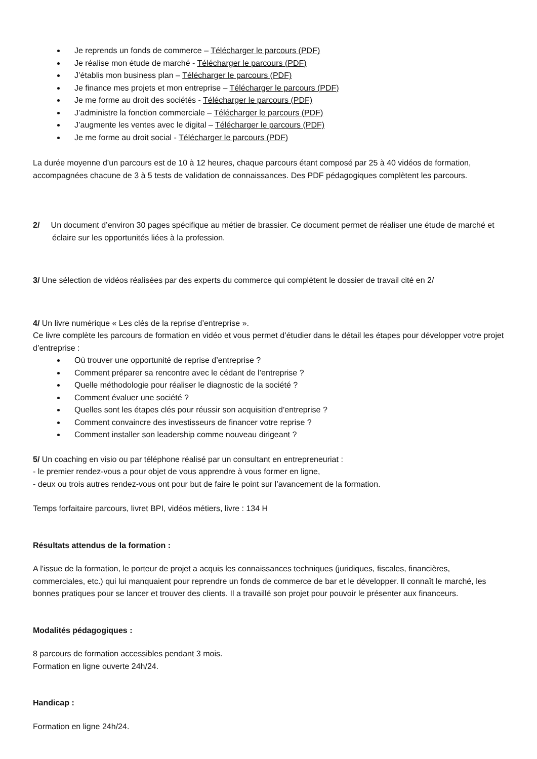Je reprends un fonds de commerce – Télécharger le parcours (PDF)
Je réalise mon étude de marché - Télécharger le parcours (PDF)
J’établis mon business plan – Télécharger le parcours (PDF)
Je finance mes projets et mon entreprise – Télécharger le parcours (PDF)
Je me forme au droit des sociétés - Télécharger le parcours (PDF)
J’administre la fonction commerciale – Télécharger le parcours (PDF)
J’augmente les ventes avec le digital – Télécharger le parcours (PDF)
Je me forme au droit social - Télécharger le parcours (PDF)
La durée moyenne d’un parcours est de 10 à 12 heures, chaque parcours étant composé par 25 à 40 vidéos de formation, accompagnées chacune de 3 à 5 tests de validation de connaissances. Des PDF pédagogiques complètent les parcours.
2/ Un document d’environ 30 pages spécifique au métier de brassier. Ce document permet de réaliser une étude de marché et éclaire sur les opportunités liées à la profession.
3/ Une sélection de vidéos réalisées par des experts du commerce qui complètent le dossier de travail cité en 2/
4/ Un livre numérique « Les clés de la reprise d’entreprise ».
Ce livre complète les parcours de formation en vidéo et vous permet d’étudier dans le détail les étapes pour développer votre projet d’entreprise :
Où trouver une opportunité de reprise d’entreprise ?
Comment préparer sa rencontre avec le cédant de l’entreprise ?
Quelle méthodologie pour réaliser le diagnostic de la société ?
Comment évaluer une société ?
Quelles sont les étapes clés pour réussir son acquisition d’entreprise ?
Comment convaincre des investisseurs de financer votre reprise ?
Comment installer son leadership comme nouveau dirigeant ?
5/ Un coaching en visio ou par téléphone réalisé par un consultant en entrepreneuriat :
- le premier rendez-vous a pour objet de vous apprendre à vous former en ligne,
- deux ou trois autres rendez-vous ont pour but de faire le point sur l’avancement de la formation.
Temps forfaitaire parcours, livret BPI, vidéos métiers, livre : 134 H
Résultats attendus de la formation :
A l'issue de la formation, le porteur de projet a acquis les connaissances techniques (juridiques, fiscales, financières, commerciales, etc.) qui lui manquaient pour reprendre un fonds de commerce de bar et le développer. Il connaît le marché, les bonnes pratiques pour se lancer et trouver des clients. Il a travaillé son projet pour pouvoir le présenter aux financeurs.
Modalités pédagogiques :
8 parcours de formation accessibles pendant 3 mois.
Formation en ligne ouverte 24h/24.
Handicap :
Formation en ligne 24h/24.